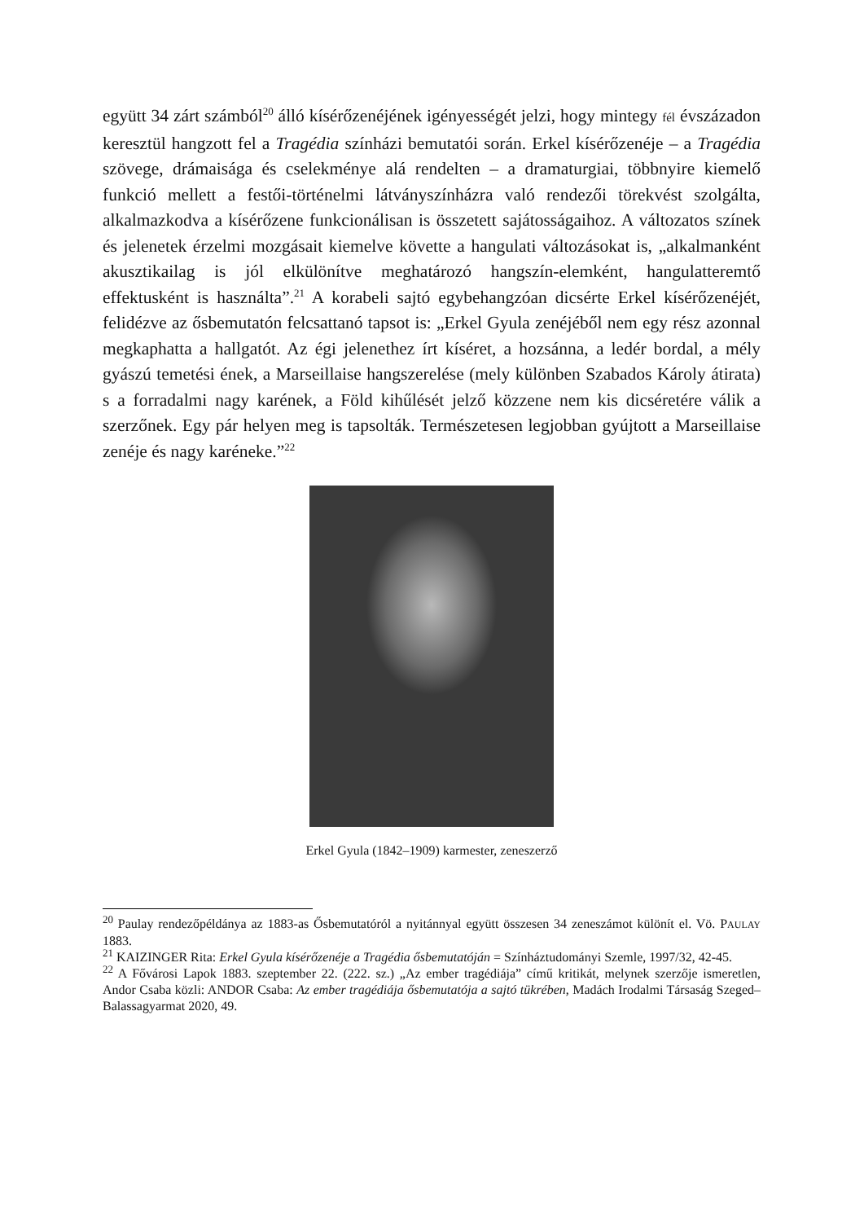együtt 34 zárt számból<sup>20</sup> álló kísérőzenéjének igényességét jelzi, hogy mintegy fél évszázadon keresztül hangzott fel a Tragédia színházi bemutatói során. Erkel kísérőzenéje – a Tragédia szövege, drámaisága és cselekménye alá rendelten – a dramaturgiai, többnyire kiemelő funkció mellett a festői-történelmi látványszínházra való rendezői törekvést szolgálta, alkalmazkodva a kísérőzene funkcionálisan is összetett sajátosságaihoz. A változatos színek és jelenetek érzelmi mozgásait kiemelve követte a hangulati változásokat is, „alkalmanként akusztikailag is jól elkülönítve meghatározó hangszín-elemként, hangulatteremtő effektusként is használta”.<sup>21</sup> A korabeli sajtó egybehangzóan dicsérte Erkel kísérőzenéjét, felidézve az ősbemutatón felcsattanó tapsot is: „Erkel Gyula zenéjéből nem egy rész azonnal megkaphatta a hallgatót. Az égi jelenethez írt kíséret, a hozsánna, a ledér bordal, a mély gyászú temetési ének, a Marseillaise hangszerelése (mely különben Szabados Károly átirata) s a forradalmi nagy karének, a Föld kihűlését jelző közzene nem kis dicséretére válik a szerzőnek. Egy pár helyen meg is tapsolták. Természetesen legjobban gyújtott a Marseillaise zenéje és nagy karéneke.”<sup>22</sup>
Erkel Gyula (1842–1909) karmester, zeneszerző
<sup>20</sup> Paulay rendezőpéldánya az 1883-as Ősbemutatóról a nyitánnyal együtt összesen 34 zeneszámot különít el. Vö. PAULAY 1883.
<sup>21</sup> KAIZINGER Rita: Erkel Gyula kísérőzenéje a Tragédia ősbemutatóján = Színháztudományi Szemle, 1997/32, 42-45.
<sup>22</sup> A Fővárosi Lapok 1883. szeptember 22. (222. sz.) „Az ember tragédiája” című kritikát, melynek szerzője ismeretlen, Andor Csaba közli: ANDOR Csaba: Az ember tragédiája ősbemutatója a sajtó tükrében, Madách Irodalmi Társaság Szeged–Balassagyarmat 2020, 49.